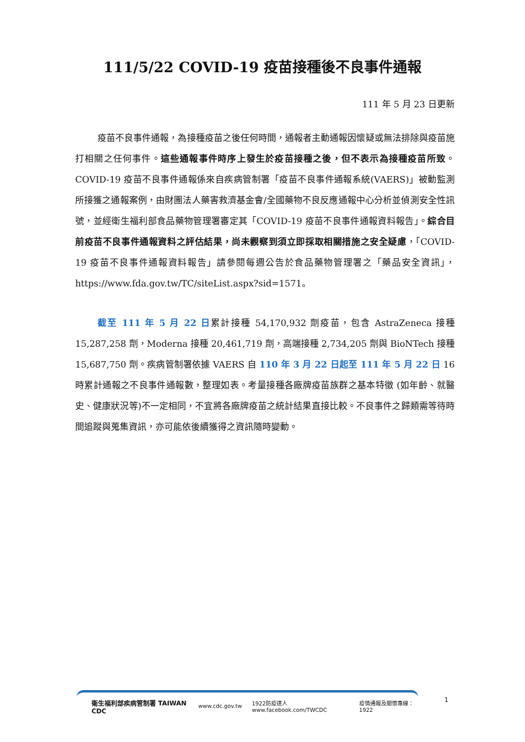111/5/22 COVID-19 疫苗接種後不良事件通報
111 年 5 月 23 日更新
疫苗不良事件通報，為接種疫苗之後任何時間，通報者主動通報因懷疑或無法排除與疫苗施打相關之任何事件。這些通報事件時序上發生於疫苗接種之後，但不表示為接種疫苗所致。COVID-19 疫苗不良事件通報係來自疾病管制署「疫苗不良事件通報系統(VAERS)」被動監測所接獲之通報案例，由財團法人藥害救濟基金會/全國藥物不良反應通報中心分析並偵測安全性訊號，並經衛生福利部食品藥物管理署審定其「COVID-19 疫苗不良事件通報資料報告」。綜合目前疫苗不良事件通報資料之評估結果，尚未觀察到須立即採取相關措施之安全疑慮，「COVID-19 疫苗不良事件通報資料報告」請參閱每週公告於食品藥物管理署之「藥品安全資訊」，https://www.fda.gov.tw/TC/siteList.aspx?sid=1571。
截至 111 年 5 月 22 日累計接種 54,170,932 劑疫苗，包含 AstraZeneca 接種 15,287,258 劑，Moderna 接種 20,461,719 劑，高端接種 2,734,205 劑與 BioNTech 接種 15,687,750 劑。疾病管制署依據 VAERS 自 110 年 3 月 22 日起至 111 年 5 月 22 日 16 時累計通報之不良事件通報數，整理如表。考量接種各廠牌疫苗族群之基本特徵 (如年齡、就醫史、健康狀況等)不一定相同，不宜將各廠牌疫苗之統計結果直接比較。不良事件之歸類需等待時間追蹤與蒐集資訊，亦可能依後續獲得之資訊隨時變動。
衛生福利部疾病管制署 TAIWAN CDC www.cdc.gov.tw 1922防疫達人 www.facebook.com/TWCDC 疫情通報及關懷專線：1922
1